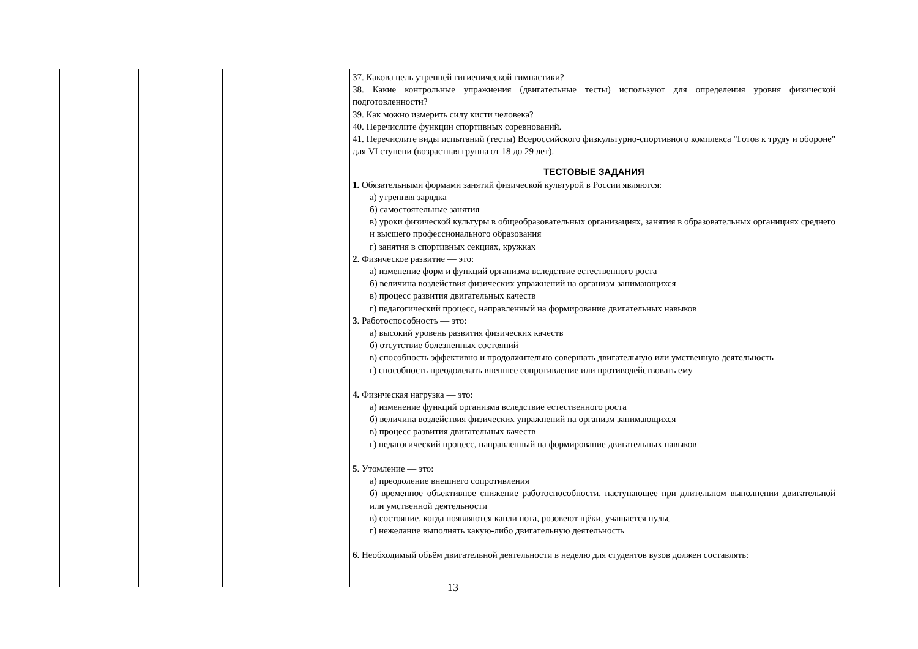| | | | 37. Какова цель утренней гигиенической гимнастики? 38. Какие контрольные упражнения (двигательные тесты) используют для определения уровня физической подготовленности? 39. Как можно измерить силу кисти человека? 40. Перечислите функции спортивных соревнований. 41. Перечислите виды испытаний (тесты) Всероссийского физкультурно-спортивного комплекса "Готов к труду и обороне" для VI ступени (возрастная группа от 18 до 29 лет). ТЕСТОВЫЕ ЗАДАНИЯ 1. Обязательными формами занятий физической культурой в России являются: а) утренняя зарядка б) самостоятельные занятия в) уроки физической культуры в общеобразовательных организациях, занятия в образовательных органициях среднего и высшего профессионального образования г) занятия в спортивных секциях, кружках 2 . Физическое развитие — это: а) изменение форм и функций организма вследствие естественного роста б) величина воздействия физических упражнений на организм занимающихся в) процесс развития двигательных качеств г) педагогический процесс, направленный на формирование двигательных навыков 3 . Работоспособность — это: а) высокий уровень развития физических качеств б) отсутствие болезненных состояний в) способность эффективно и продолжительно совершать двигательную или умственную деятельность г) способность преодолевать внешнее сопротивление или противодействовать ему 4. Физическая нагрузка — это: а) изменение функций организма вследствие естественного роста б) величина воздействия физических упражнений на организм занимающихся в) процесс развития двигательных качеств г) педагогический процесс, направленный на формирование двигательных навыков 5 . Утомление — это: а) преодоление внешнего сопротивления б) временное объективное снижение работоспособности, наступающее при длительном выполнении двигательной или умственной деятельности в) состояние, когда появляются капли пота, розовеют щёки, учащается пульс г) нежелание выполнять какую-либо двигательную деятельность 6 . Необходимый объём двигательной деятельности в неделю для студентов вузов должен составлять: |
13